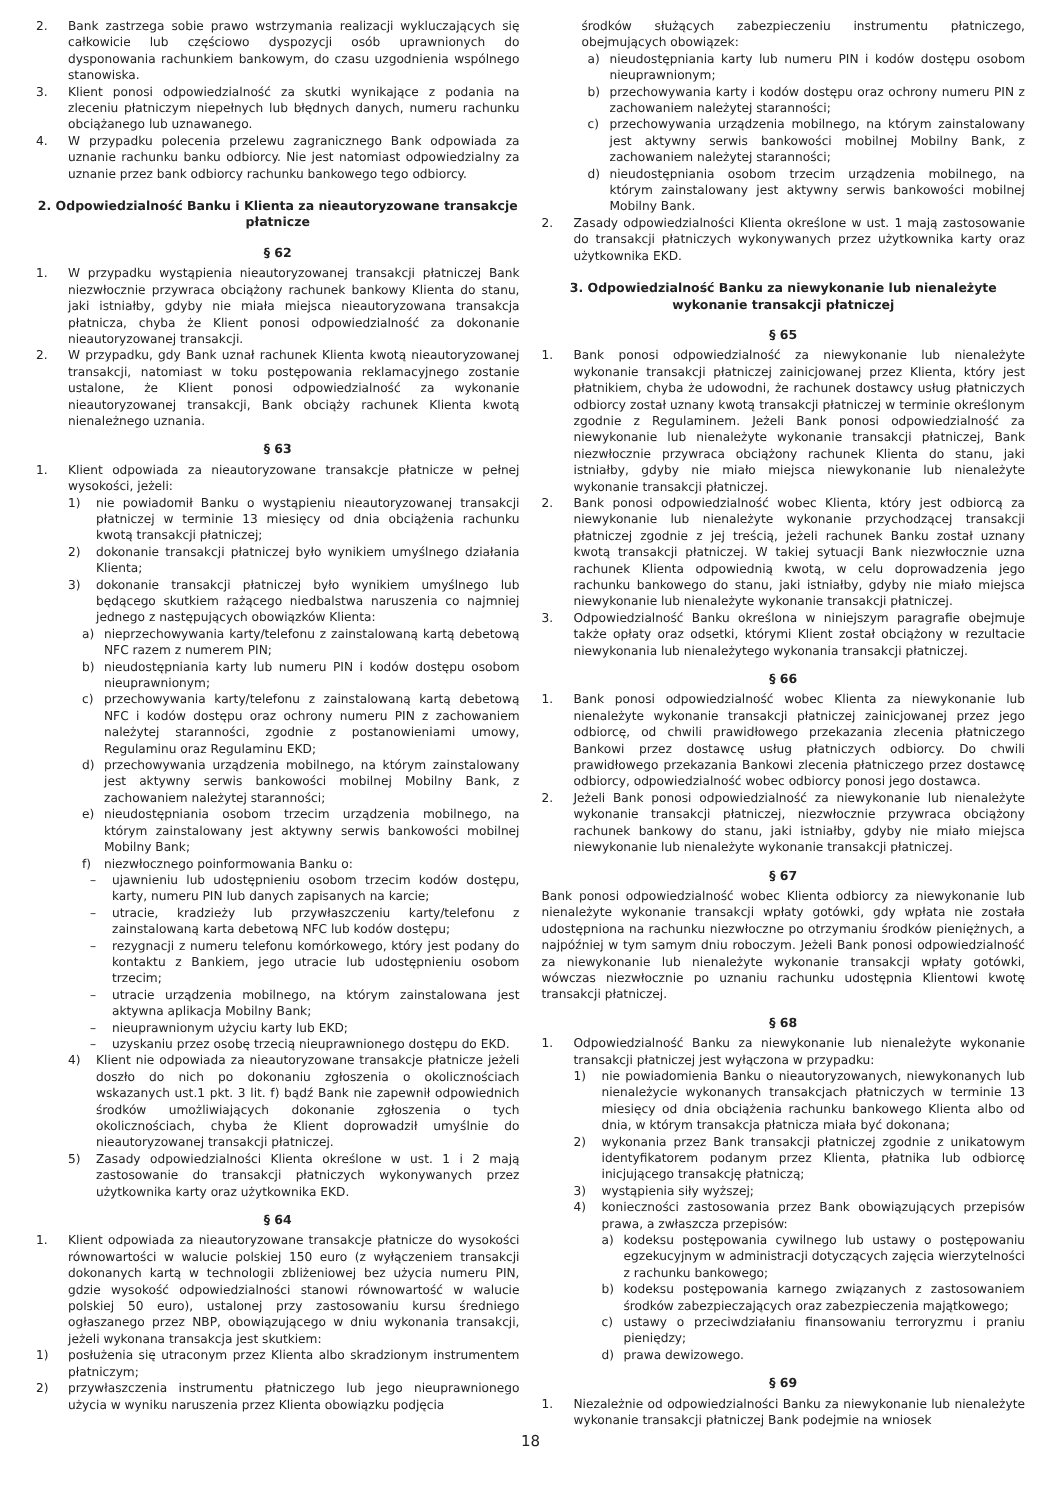2. Bank zastrzega sobie prawo wstrzymania realizacji wykluczających się całkowicie lub częściowo dyspozycji osób uprawnionych do dysponowania rachunkiem bankowym, do czasu uzgodnienia wspólnego stanowiska.
3. Klient ponosi odpowiedzialność za skutki wynikające z podania na zleceniu płatniczym niepełnych lub błędnych danych, numeru rachunku obciążanego lub uznawanego.
4. W przypadku polecenia przelewu zagranicznego Bank odpowiada za uznanie rachunku banku odbiorcy. Nie jest natomiast odpowiedzialny za uznanie przez bank odbiorcy rachunku bankowego tego odbiorcy.
2. Odpowiedzialność Banku i Klienta za nieautoryzowane transakcje płatnicze
§ 62
1. W przypadku wystąpienia nieautoryzowanej transakcji płatniczej Bank niezwłocznie przywraca obciążony rachunek bankowy Klienta do stanu, jaki istniałby, gdyby nie miała miejsca nieautoryzowana transakcja płatnicza, chyba że Klient ponosi odpowiedzialność za dokonanie nieautoryzowanej transakcji.
2. W przypadku, gdy Bank uznał rachunek Klienta kwotą nieautoryzowanej transakcji, natomiast w toku postępowania reklamacyjnego zostanie ustalone, że Klient ponosi odpowiedzialność za wykonanie nieautoryzowanej transakcji, Bank obciąży rachunek Klienta kwotą nienależnego uznania.
§ 63
1. Klient odpowiada za nieautoryzowane transakcje płatnicze w pełnej wysokości, jeżeli:
1) nie powiadomił Banku o wystąpieniu nieautoryzowanej transakcji płatniczej w terminie 13 miesięcy od dnia obciążenia rachunku kwotą transakcji płatniczej;
2) dokonanie transakcji płatniczej było wynikiem umyślnego działania Klienta;
3) dokonanie transakcji płatniczej było wynikiem umyślnego lub będącego skutkiem rażącego niedbalstwa naruszenia co najmniej jednego z następujących obowiązków Klienta:
a) nieprzechowywania karty/telefonu z zainstalowaną kartą debetową NFC razem z numerem PIN;
b) nieudostępniania karty lub numeru PIN i kodów dostępu osobom nieuprawnionym;
c) przechowywania karty/telefonu z zainstalowaną kartą debetową NFC i kodów dostępu oraz ochrony numeru PIN z zachowaniem należytej staranności, zgodnie z postanowieniami umowy, Regulaminu oraz Regulaminu EKD;
d) przechowywania urządzenia mobilnego, na którym zainstalowany jest aktywny serwis bankowości mobilnej Mobilny Bank, z zachowaniem należytej staranności;
e) nieudostępniania osobom trzecim urządzenia mobilnego, na którym zainstalowany jest aktywny serwis bankowości mobilnej Mobilny Bank;
f) niezwłocznego poinformowania Banku o:
– ujawnieniu lub udostępnieniu osobom trzecim kodów dostępu, karty, numeru PIN lub danych zapisanych na karcie;
– utracie, kradzieży lub przywłaszczeniu karty/telefonu z zainstalowaną karta debetową NFC lub kodów dostępu;
– rezygnacji z numeru telefonu komórkowego, który jest podany do kontaktu z Bankiem, jego utracie lub udostępnieniu osobom trzecim;
– utracie urządzenia mobilnego, na którym zainstalowana jest aktywna aplikacja Mobilny Bank;
– nieuprawnionym użyciu karty lub EKD;
– uzyskaniu przez osobę trzecią nieuprawnionego dostępu do EKD.
4) Klient nie odpowiada za nieautoryzowane transakcje płatnicze jeżeli doszło do nich po dokonaniu zgłoszenia o okolicznościach wskazanych ust.1 pkt. 3 lit. f) bądź Bank nie zapewnił odpowiednich środków umożliwiających dokonanie zgłoszenia o tych okolicznościach, chyba że Klient doprowadził umyślnie do nieautoryzowanej transakcji płatniczej.
5) Zasady odpowiedzialności Klienta określone w ust. 1 i 2 mają zastosowanie do transakcji płatniczych wykonywanych przez użytkownika karty oraz użytkownika EKD.
§ 64
1. Klient odpowiada za nieautoryzowane transakcje płatnicze do wysokości równowartości w walucie polskiej 150 euro (z wyłączeniem transakcji dokonanych kartą w technologii zbliżeniowej bez użycia numeru PIN, gdzie wysokość odpowiedzialności stanowi równowartość w walucie polskiej 50 euro), ustalonej przy zastosowaniu kursu średniego ogłaszanego przez NBP, obowiązującego w dniu wykonania transakcji, jeżeli wykonana transakcja jest skutkiem:
1) posłużenia się utraconym przez Klienta albo skradzionym instrumentem płatniczym;
2) przywłaszczenia instrumentu płatniczego lub jego nieuprawnionego użycia w wyniku naruszenia przez Klienta obowiązku podjęcia
środków służących zabezpieczeniu instrumentu płatniczego, obejmujących obowiązek:
a) nieudostępniania karty lub numeru PIN i kodów dostępu osobom nieuprawnionym;
b) przechowywania karty i kodów dostępu oraz ochrony numeru PIN z zachowaniem należytej staranności;
c) przechowywania urządzenia mobilnego, na którym zainstalowany jest aktywny serwis bankowości mobilnej Mobilny Bank, z zachowaniem należytej staranności;
d) nieudostępniania osobom trzecim urządzenia mobilnego, na którym zainstalowany jest aktywny serwis bankowości mobilnej Mobilny Bank.
2. Zasady odpowiedzialności Klienta określone w ust. 1 mają zastosowanie do transakcji płatniczych wykonywanych przez użytkownika karty oraz użytkownika EKD.
3. Odpowiedzialność Banku za niewykonanie lub nienależyte wykonanie transakcji płatniczej
§ 65
1. Bank ponosi odpowiedzialność za niewykonanie lub nienależyte wykonanie transakcji płatniczej zainicjowanej przez Klienta, który jest płatnikiem, chyba że udowodni, że rachunek dostawcy usług płatniczych odbiorcy został uznany kwotą transakcji płatniczej w terminie określonym zgodnie z Regulaminem. Jeżeli Bank ponosi odpowiedzialność za niewykonanie lub nienależyte wykonanie transakcji płatniczej, Bank niezwłocznie przywraca obciążony rachunek Klienta do stanu, jaki istniałby, gdyby nie miało miejsca niewykonanie lub nienależyte wykonanie transakcji płatniczej.
2. Bank ponosi odpowiedzialność wobec Klienta, który jest odbiorcą za niewykonanie lub nienależyte wykonanie przychodzącej transakcji płatniczej zgodnie z jej treścią, jeżeli rachunek Banku został uznany kwotą transakcji płatniczej. W takiej sytuacji Bank niezwłocznie uzna rachunek Klienta odpowiednią kwotą, w celu doprowadzenia jego rachunku bankowego do stanu, jaki istniałby, gdyby nie miało miejsca niewykonanie lub nienależyte wykonanie transakcji płatniczej.
3. Odpowiedzialność Banku określona w niniejszym paragrafie obejmuje także opłaty oraz odsetki, którymi Klient został obciążony w rezultacie niewykonania lub nienależytego wykonania transakcji płatniczej.
§ 66
1. Bank ponosi odpowiedzialność wobec Klienta za niewykonanie lub nienależyte wykonanie transakcji płatniczej zainicjowanej przez jego odbiorcę, od chwili prawidłowego przekazania zlecenia płatniczego Bankowi przez dostawcę usług płatniczych odbiorcy. Do chwili prawidłowego przekazania Bankowi zlecenia płatniczego przez dostawcę odbiorcy, odpowiedzialność wobec odbiorcy ponosi jego dostawca.
2. Jeżeli Bank ponosi odpowiedzialność za niewykonanie lub nienależyte wykonanie transakcji płatniczej, niezwłocznie przywraca obciążony rachunek bankowy do stanu, jaki istniałby, gdyby nie miało miejsca niewykonanie lub nienależyte wykonanie transakcji płatniczej.
§ 67
Bank ponosi odpowiedzialność wobec Klienta odbiorcy za niewykonanie lub nienależyte wykonanie transakcji wpłaty gotówki, gdy wpłata nie została udostępniona na rachunku niezwłoczne po otrzymaniu środków pieniężnych, a najpóźniej w tym samym dniu roboczym. Jeżeli Bank ponosi odpowiedzialność za niewykonanie lub nienależyte wykonanie transakcji wpłaty gotówki, wówczas niezwłocznie po uznaniu rachunku udostępnia Klientowi kwotę transakcji płatniczej.
§ 68
1. Odpowiedzialność Banku za niewykonanie lub nienależyte wykonanie transakcji płatniczej jest wyłączona w przypadku:
1) nie powiadomienia Banku o nieautoryzowanych, niewykonanych lub nienależycie wykonanych transakcjach płatniczych w terminie 13 miesięcy od dnia obciążenia rachunku bankowego Klienta albo od dnia, w którym transakcja płatnicza miała być dokonana;
2) wykonania przez Bank transakcji płatniczej zgodnie z unikatowym identyfikatorem podanym przez Klienta, płatnika lub odbiorcę inicjującego transakcję płatniczą;
3) wystąpienia siły wyższej;
4) konieczności zastosowania przez Bank obowiązujących przepisów prawa, a zwłaszcza przepisów:
a) kodeksu postępowania cywilnego lub ustawy o postępowaniu egzekucyjnym w administracji dotyczących zajęcia wierzytelności z rachunku bankowego;
b) kodeksu postępowania karnego związanych z zastosowaniem środków zabezpieczających oraz zabezpieczenia majątkowego;
c) ustawy o przeciwdziałaniu finansowaniu terroryzmu i praniu pieniędzy;
d) prawa dewizowego.
§ 69
1. Niezależnie od odpowiedzialności Banku za niewykonanie lub nienależyte wykonanie transakcji płatniczej Bank podejmie na wniosek
18